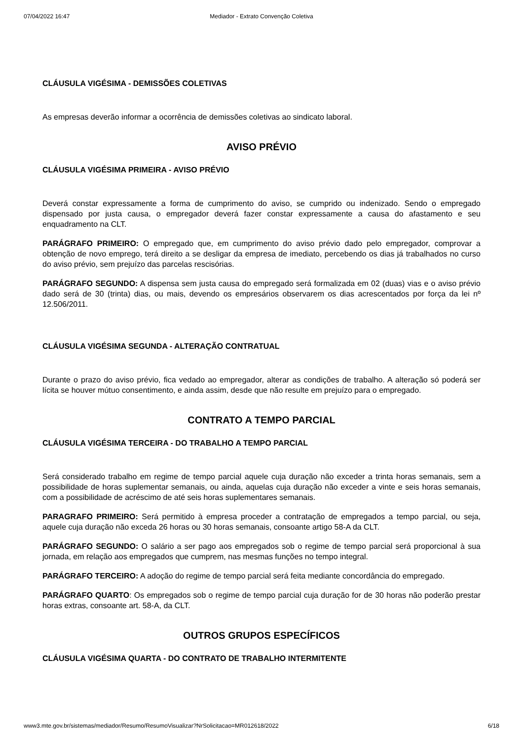07/04/2022 16:47 Mediador - Extrato Convenção Coletiva
CLÁUSULA VIGÉSIMA - DEMISSÕES COLETIVAS
As empresas deverão informar a ocorrência de demissões coletivas ao sindicato laboral.
AVISO PRÉVIO
CLÁUSULA VIGÉSIMA PRIMEIRA - AVISO PRÉVIO
Deverá constar expressamente a forma de cumprimento do aviso, se cumprido ou indenizado. Sendo o empregado dispensado por justa causa, o empregador deverá fazer constar expressamente a causa do afastamento e seu enquadramento na CLT.
PARÁGRAFO PRIMEIRO: O empregado que, em cumprimento do aviso prévio dado pelo empregador, comprovar a obtenção de novo emprego, terá direito a se desligar da empresa de imediato, percebendo os dias já trabalhados no curso do aviso prévio, sem prejuízo das parcelas rescisórias.
PARÁGRAFO SEGUNDO: A dispensa sem justa causa do empregado será formalizada em 02 (duas) vias e o aviso prévio dado será de 30 (trinta) dias, ou mais, devendo os empresários observarem os dias acrescentados por força da lei nº 12.506/2011.
CLÁUSULA VIGÉSIMA SEGUNDA - ALTERAÇÃO CONTRATUAL
Durante o prazo do aviso prévio, fica vedado ao empregador, alterar as condições de trabalho. A alteração só poderá ser lícita se houver mútuo consentimento, e ainda assim, desde que não resulte em prejuízo para o empregado.
CONTRATO A TEMPO PARCIAL
CLÁUSULA VIGÉSIMA TERCEIRA - DO TRABALHO A TEMPO PARCIAL
Será considerado trabalho em regime de tempo parcial aquele cuja duração não exceder a trinta horas semanais, sem a possibilidade de horas suplementar semanais, ou ainda, aquelas cuja duração não exceder a vinte e seis horas semanais, com a possibilidade de acréscimo de até seis horas suplementares semanais.
PARAGRAFO PRIMEIRO: Será permitido à empresa proceder a contratação de empregados a tempo parcial, ou seja, aquele cuja duração não exceda 26 horas ou 30 horas semanais, consoante artigo 58-A da CLT.
PARÁGRAFO SEGUNDO: O salário a ser pago aos empregados sob o regime de tempo parcial será proporcional à sua jornada, em relação aos empregados que cumprem, nas mesmas funções no tempo integral.
PARÁGRAFO TERCEIRO: A adoção do regime de tempo parcial será feita mediante concordância do empregado.
PARÁGRAFO QUARTO: Os empregados sob o regime de tempo parcial cuja duração for de 30 horas não poderão prestar horas extras, consoante art. 58-A, da CLT.
OUTROS GRUPOS ESPECÍFICOS
CLÁUSULA VIGÉSIMA QUARTA - DO CONTRATO DE TRABALHO INTERMITENTE
www3.mte.gov.br/sistemas/mediador/Resumo/ResumoVisualizar?NrSolicitacao=MR012618/2022 6/18